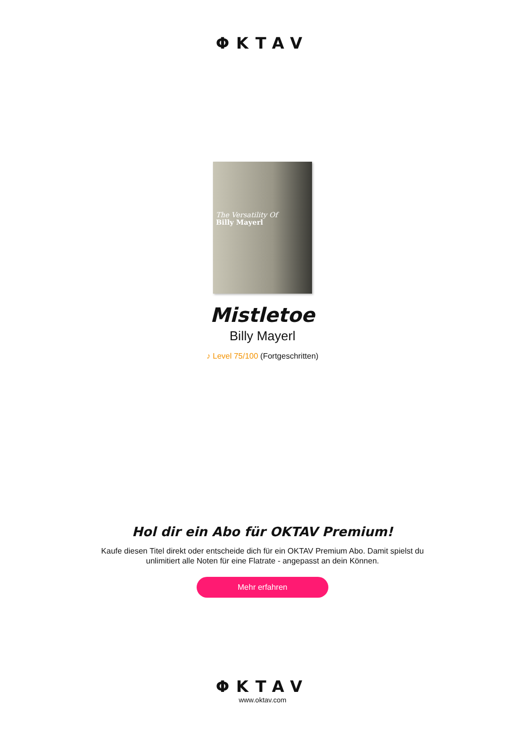ΦKTAV
The Versatility Of
Billy Mayerl
Mistletoe
Billy Mayerl
♪ Level 75/100 (Fortgeschritten)
Hol dir ein Abo für OKTAV Premium!
Kaufe diesen Titel direkt oder entscheide dich für ein OKTAV Premium Abo. Damit spielst du
unlimitiert alle Noten für eine Flatrate - angepasst an dein Können.
Mehr erfahren
ΦKTAV
www.oktav.com